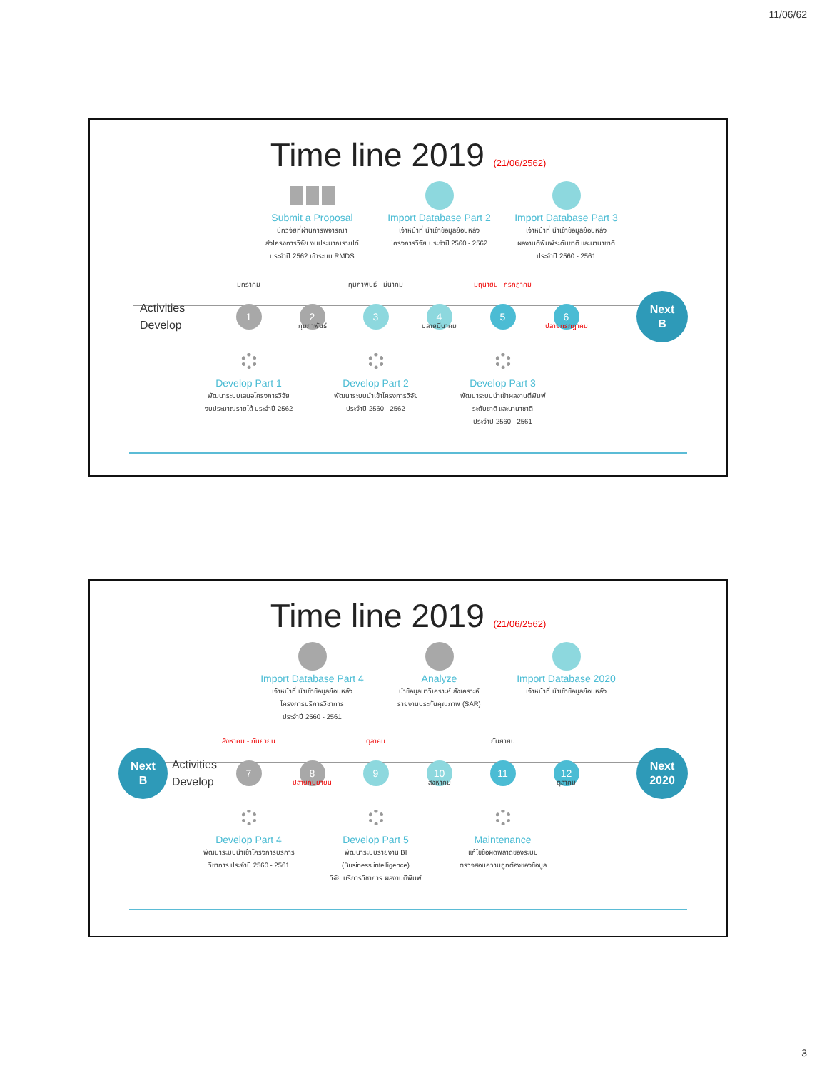11/06/62
Time line 2019 (21/06/2562)
Submit a Proposal
นักวิจัยที่ผ่านการพิจารณา
ส่งโครงการวิจัย งบประมาณรายได้
ประจำปี 2562 เข้าระบบ RMDS
Import Database Part 2
เจ้าหน้าที่ นำเข้าข้อมูลย้อนหลัง
โครงการวิจัย ประจำปี 2560 - 2562
Import Database Part 3
เจ้าหน้าที่ นำเข้าข้อมูลย้อนหลัง
ผลงานตีพิมพ์ระดับชาติ และนานาชาติ
ประจำปี 2560 - 2561
มกราคม
กุมภาพันธ์ - มีนาคม
มิถุนายน - กรกฎาคม
Activities
Develop
1
2
3
4
5
6
Next
B
กุมภาพันธ์
ปลายมีนาคม
ปลายกรกฎาคม
Develop Part 1
พัฒนาระบบเสนอโครงการวิจัย
งบประมาณรายได้ ประจำปี 2562
Develop Part 2
พัฒนาระบบนำเข้าโครงการวิจัย
ประจำปี 2560 - 2562
Develop Part 3
พัฒนาระบบนำเข้าผลงานตีพิมพ์
ระดับชาติ และนานาชาติ
ประจำปี 2560 - 2561
Time line 2019 (21/06/2562)
Import Database Part 4
เจ้าหน้าที่ นำเข้าข้อมูลย้อนหลัง
โครงการบริการวิชาการ
ประจำปี 2560 - 2561
Analyze
นำข้อมูลมาวิเคราะห์ สังเคราะห์
รายงานประกันคุณภาพ (SAR)
Import Database 2020
เจ้าหน้าที่ นำเข้าข้อมูลย้อนหลัง
สิงหาคม - กันยายน
ตุลาคม
กันยายน
Next
B
Activities
Develop
7
8
9
10
11
12
Next
2020
ปลายกันยายน
สิงหาคม
ตุลาคม
Develop Part 4
พัฒนาระบบนำเข้าโครงการบริการ
วิชาการ ประจำปี 2560 - 2561
Develop Part 5
พัฒนาระบบรายงาน BI
(Business intelligence)
วิจัย บริการวิชาการ ผลงานตีพิมพ์
Maintenance
แก้ไขข้อผิดพลาดของระบบ
ตรวจสอบความถูกต้องของข้อมูล
3